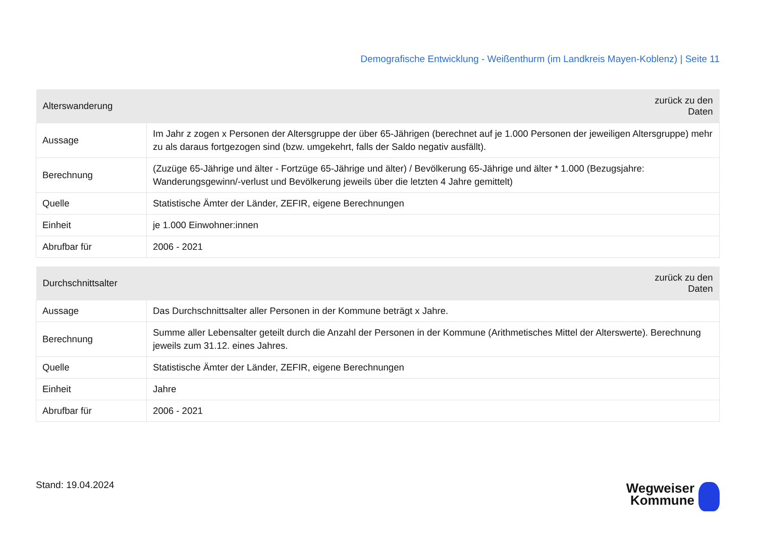Demografische Entwicklung - Weißenthurm (im Landkreis Mayen-Koblenz) | Seite 11
| Alterswanderung | zurück zu den Daten |
| --- | --- |
| Aussage | Im Jahr z zogen x Personen der Altersgruppe der über 65-Jährigen (berechnet auf je 1.000 Personen der jeweiligen Altersgruppe) mehr zu als daraus fortgezogen sind (bzw. umgekehrt, falls der Saldo negativ ausfällt). |
| Berechnung | (Zuzüge 65-Jährige und älter - Fortzüge 65-Jährige und älter) / Bevölkerung 65-Jährige und älter * 1.000 (Bezugsjahre: Wanderungsgewinn/-verlust und Bevölkerung jeweils über die letzten 4 Jahre gemittelt) |
| Quelle | Statistische Ämter der Länder, ZEFIR, eigene Berechnungen |
| Einheit | je 1.000 Einwohner:innen |
| Abrufbar für | 2006 - 2021 |
| Durchschnittsalter | zurück zu den Daten |
| --- | --- |
| Aussage | Das Durchschnittsalter aller Personen in der Kommune beträgt x Jahre. |
| Berechnung | Summe aller Lebensalter geteilt durch die Anzahl der Personen in der Kommune (Arithmetisches Mittel der Alterswerte). Berechnung jeweils zum 31.12. eines Jahres. |
| Quelle | Statistische Ämter der Länder, ZEFIR, eigene Berechnungen |
| Einheit | Jahre |
| Abrufbar für | 2006 - 2021 |
Stand: 19.04.2024
Wegweiser
Kommune